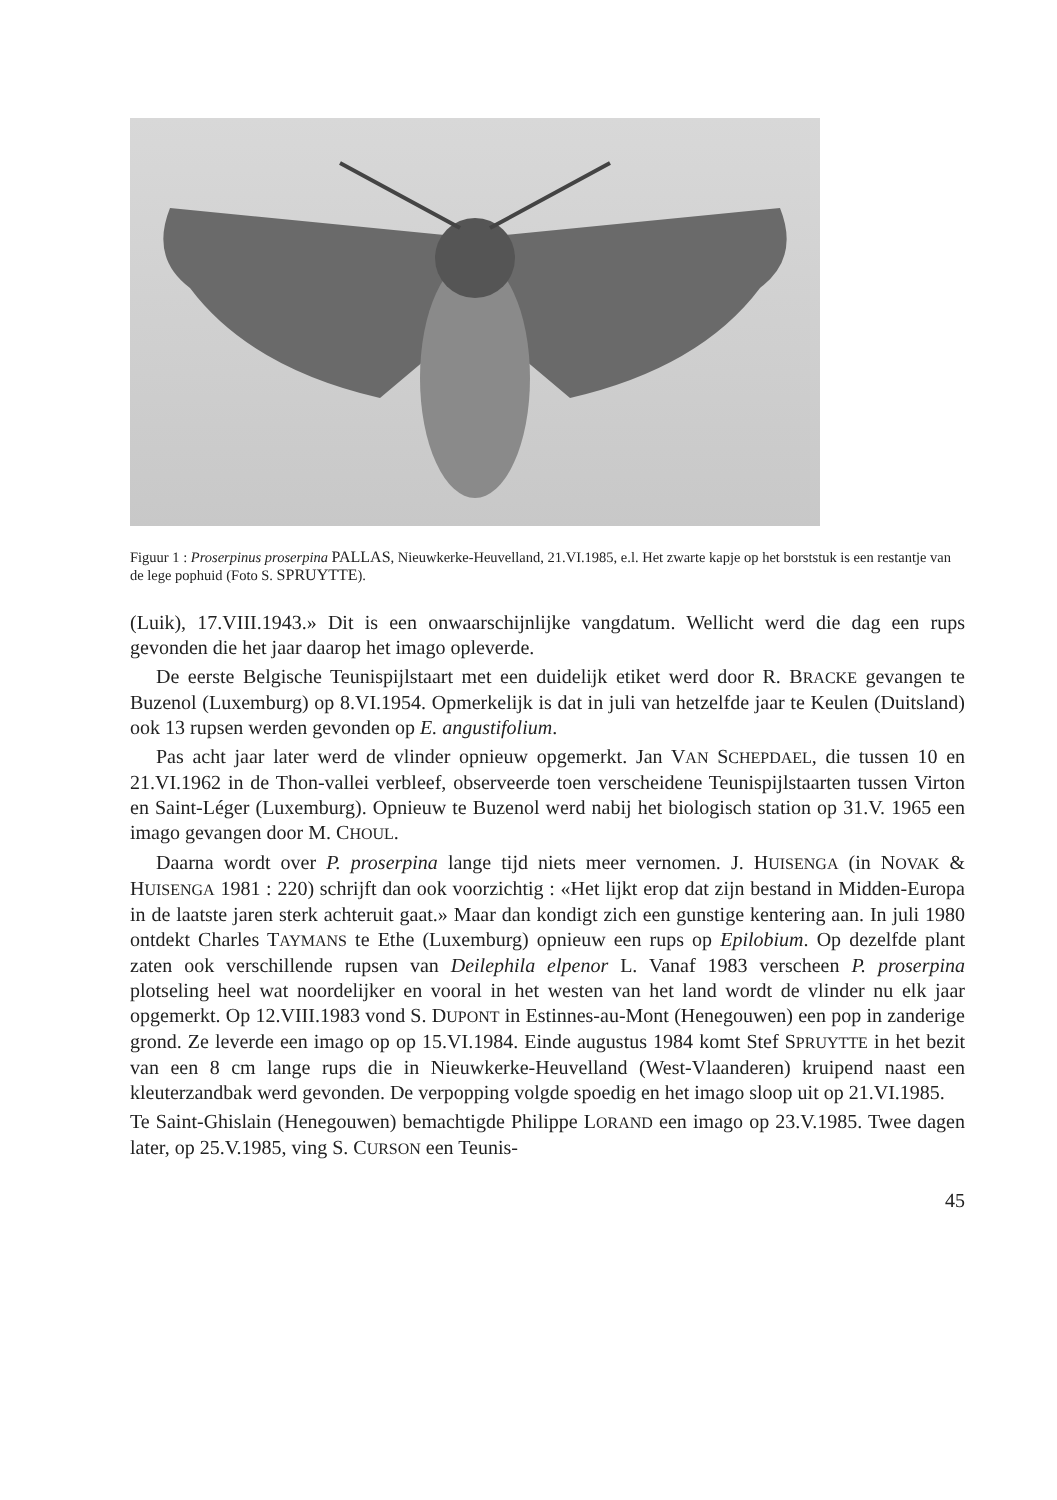Figuur 1 : Proserpinus proserpina PALLAS, Nieuwkerke-Heuvelland, 21.VI.1985, e.l. Het zwarte kapje op het borststuk is een restantje van de lege pophuid (Foto S. SPRUYTTE).
(Luik), 17.VIII.1943.» Dit is een onwaarschijnlijke vangdatum. Wellicht werd die dag een rups gevonden die het jaar daarop het imago opleverde.
De eerste Belgische Teunispijlstaart met een duidelijk etiket werd door R. BRACKE gevangen te Buzenol (Luxemburg) op 8.VI.1954. Opmerkelijk is dat in juli van hetzelfde jaar te Keulen (Duitsland) ook 13 rupsen werden gevonden op E. angustifolium.
Pas acht jaar later werd de vlinder opnieuw opgemerkt. Jan VAN SCHEPDAEL, die tussen 10 en 21.VI.1962 in de Thon-vallei verbleef, observeerde toen verscheidene Teunispijlstaarten tussen Virton en Saint-Léger (Luxemburg). Opnieuw te Buzenol werd nabij het biologisch station op 31.V. 1965 een imago gevangen door M. CHOUL.
Daarna wordt over P. proserpina lange tijd niets meer vernomen. J. HUISENGA (in NOVAK & HUISENGA 1981 : 220) schrijft dan ook voorzichtig : «Het lijkt erop dat zijn bestand in Midden-Europa in de laatste jaren sterk achteruit gaat.» Maar dan kondigt zich een gunstige kentering aan. In juli 1980 ontdekt Charles TAYMANS te Ethe (Luxemburg) opnieuw een rups op Epilobium. Op dezelfde plant zaten ook verschillende rupsen van Deilephila elpenor L. Vanaf 1983 verscheen P. proserpina plotseling heel wat noordelijker en vooral in het westen van het land wordt de vlinder nu elk jaar opgemerkt. Op 12.VIII.1983 vond S. DUPONT in Estinnes-au-Mont (Henegouwen) een pop in zanderige grond. Ze leverde een imago op op 15.VI.1984. Einde augustus 1984 komt Stef SPRUYTTE in het bezit van een 8 cm lange rups die in Nieuwkerke-Heuvelland (West-Vlaanderen) kruipend naast een kleuterzandbak werd gevonden. De verpopping volgde spoedig en het imago sloop uit op 21.VI.1985.
Te Saint-Ghislain (Henegouwen) bemachtigde Philippe LORAND een imago op 23.V.1985. Twee dagen later, op 25.V.1985, ving S. CURSON een Teunis-
45